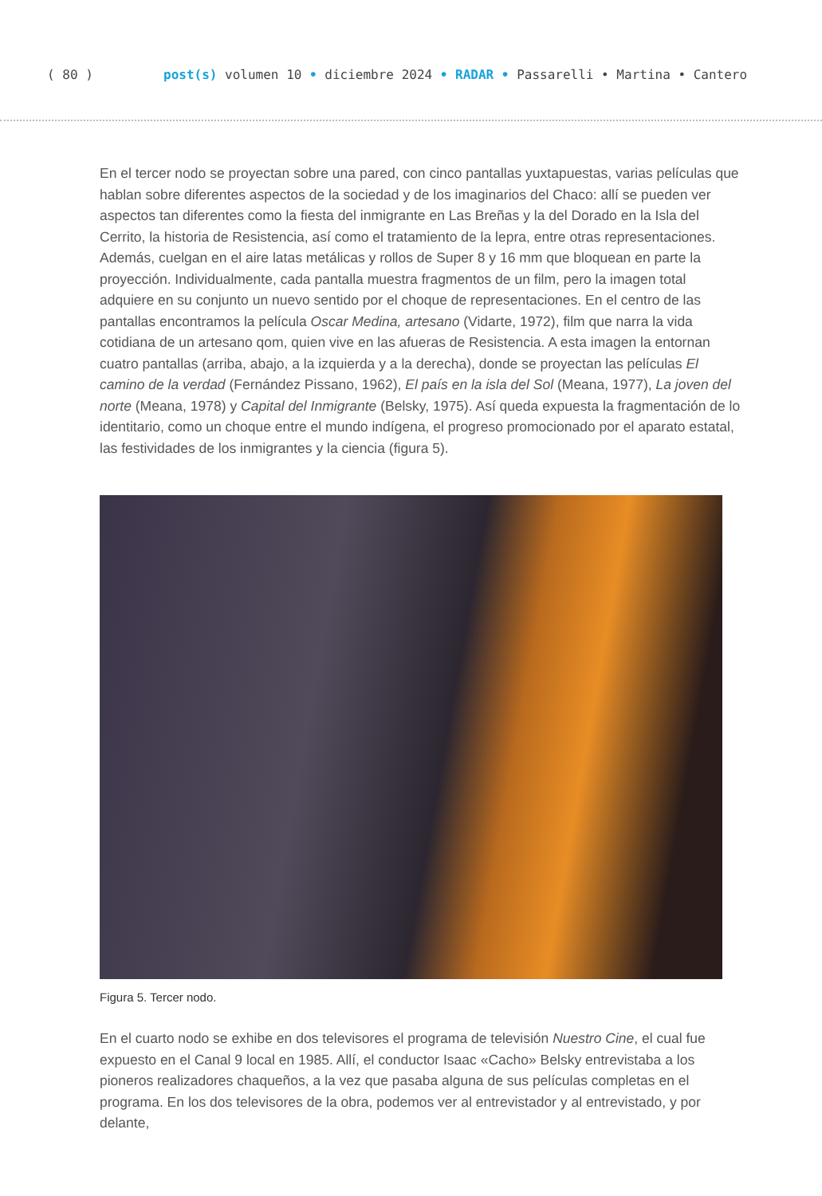( 80 ) post(s) volumen 10 • diciembre 2024 • RADAR • Passarelli • Martina • Cantero
En el tercer nodo se proyectan sobre una pared, con cinco pantallas yuxtapuestas, varias películas que hablan sobre diferentes aspectos de la sociedad y de los imaginarios del Chaco: allí se pueden ver aspectos tan diferentes como la fiesta del inmigrante en Las Breñas y la del Dorado en la Isla del Cerrito, la historia de Resistencia, así como el tratamiento de la lepra, entre otras representaciones. Además, cuelgan en el aire latas metálicas y rollos de Super 8 y 16 mm que bloquean en parte la proyección. Individualmente, cada pantalla muestra fragmentos de un film, pero la imagen total adquiere en su conjunto un nuevo sentido por el choque de representaciones. En el centro de las pantallas encontramos la película Oscar Medina, artesano (Vidarte, 1972), film que narra la vida cotidiana de un artesano qom, quien vive en las afueras de Resistencia. A esta imagen la entornan cuatro pantallas (arriba, abajo, a la izquierda y a la derecha), donde se proyectan las películas El camino de la verdad (Fernández Pissano, 1962), El país en la isla del Sol (Meana, 1977), La joven del norte (Meana, 1978) y Capital del Inmigrante (Belsky, 1975). Así queda expuesta la fragmentación de lo identitario, como un choque entre el mundo indígena, el progreso promocionado por el aparato estatal, las festividades de los inmigrantes y la ciencia (figura 5).
Figura 5. Tercer nodo.
En el cuarto nodo se exhibe en dos televisores el programa de televisión Nuestro Cine, el cual fue expuesto en el Canal 9 local en 1985. Allí, el conductor Isaac «Cacho» Belsky entrevistaba a los pioneros realizadores chaqueños, a la vez que pasaba alguna de sus películas completas en el programa. En los dos televisores de la obra, podemos ver al entrevistador y al entrevistado, y por delante,